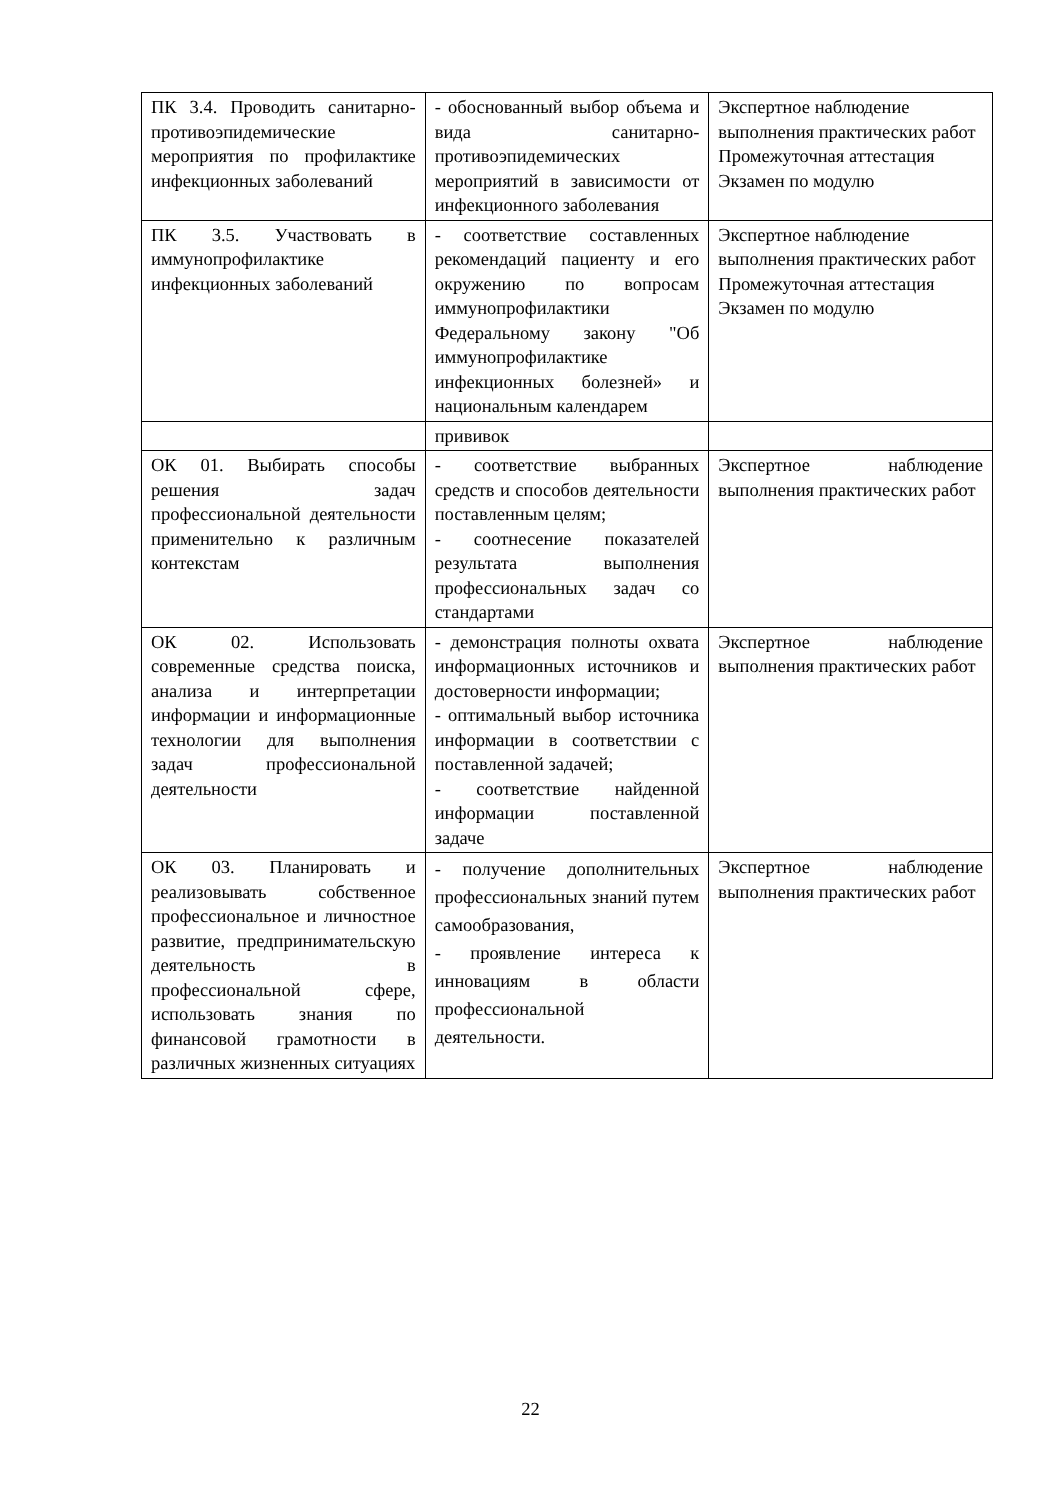| ПК 3.4. Проводить санитарно-противоэпидемические мероприятия по профилактике инфекционных заболеваний | - обоснованный выбор объема и вида санитарно-противоэпидемических мероприятий в зависимости от инфекционного заболевания | Экспертное наблюдение выполнения практических работ Промежуточная аттестация Экзамен по модулю |
| ПК 3.5. Участвовать в иммунопрофилактике инфекционных заболеваний | - соответствие составленных рекомендаций пациенту и его окружению по вопросам иммунопрофилактики Федеральному закону "Об иммунопрофилактике инфекционных болезней» и национальным календарем | Экспертное наблюдение выполнения практических работ Промежуточная аттестация Экзамен по модулю |
| | прививок | |
| ОК 01. Выбирать способы решения задач профессиональной деятельности применительно к различным контекстам | - соответствие выбранных средств и способов деятельности поставленным целям; - соотнесение показателей результата выполнения профессиональных задач со стандартами | Экспертное наблюдение выполнения практических работ |
| ОК 02. Использовать современные средства поиска, анализа и интерпретации информации и информационные технологии для выполнения задач профессиональной деятельности | - демонстрация полноты охвата информационных источников и достоверности информации; - оптимальный выбор источника информации в соответствии с поставленной задачей; - соответствие найденной информации поставленной задаче | Экспертное наблюдение выполнения практических работ |
| ОК 03. Планировать и реализовывать собственное профессиональное и личностное развитие, предпринимательскую деятельность в профессиональной сфере, использовать знания по финансовой грамотности в различных жизненных ситуациях | - получение дополнительных профессиональных знаний путем самообразования, - проявление интереса к инновациям в области профессиональной деятельности. | Экспертное наблюдение выполнения практических работ |
22